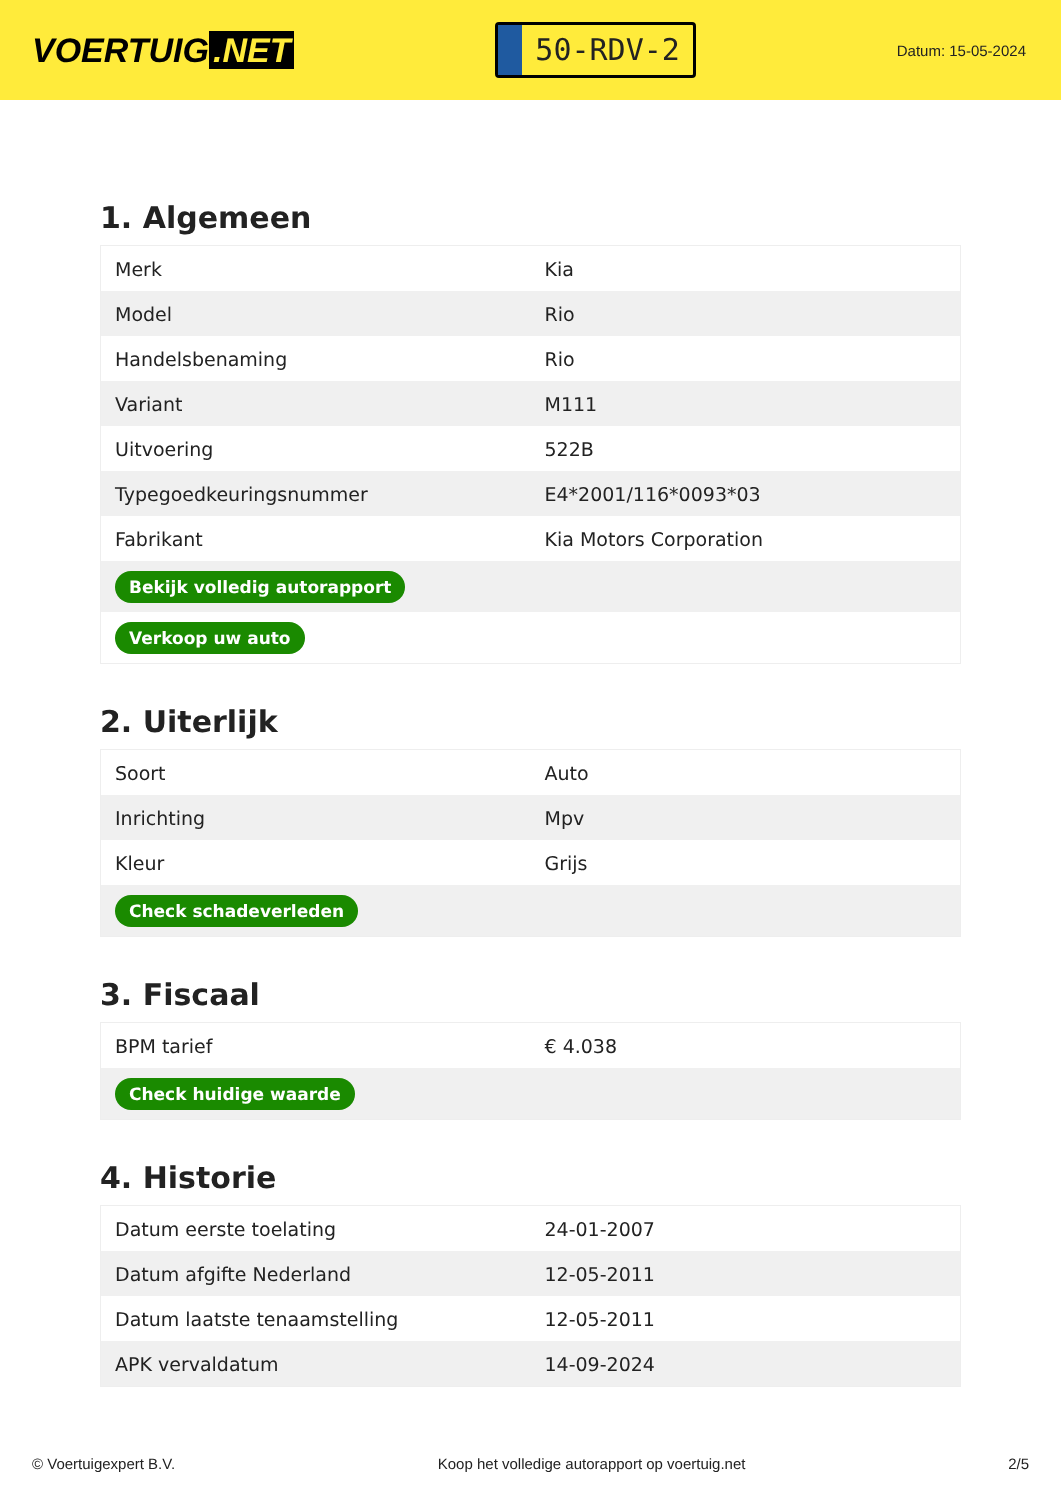VOERTUIG.NET
50-RDV-2
Datum: 15-05-2024
1. Algemeen
| Merk | Kia |
| Model | Rio |
| Handelsbenaming | Rio |
| Variant | M111 |
| Uitvoering | 522B |
| Typegoedkeuringsnummer | E4*2001/116*0093*03 |
| Fabrikant | Kia Motors Corporation |
| Bekijk volledig autorapport | |
| Verkoop uw auto | |
2. Uiterlijk
| Soort | Auto |
| Inrichting | Mpv |
| Kleur | Grijs |
| Check schadeverleden | |
3. Fiscaal
| BPM tarief | € 4.038 |
| Check huidige waarde | |
4. Historie
| Datum eerste toelating | 24-01-2007 |
| Datum afgifte Nederland | 12-05-2011 |
| Datum laatste tenaamstelling | 12-05-2011 |
| APK vervaldatum | 14-09-2024 |
© Voertuigexpert B.V. Koop het volledige autorapport op voertuig.net 2/5